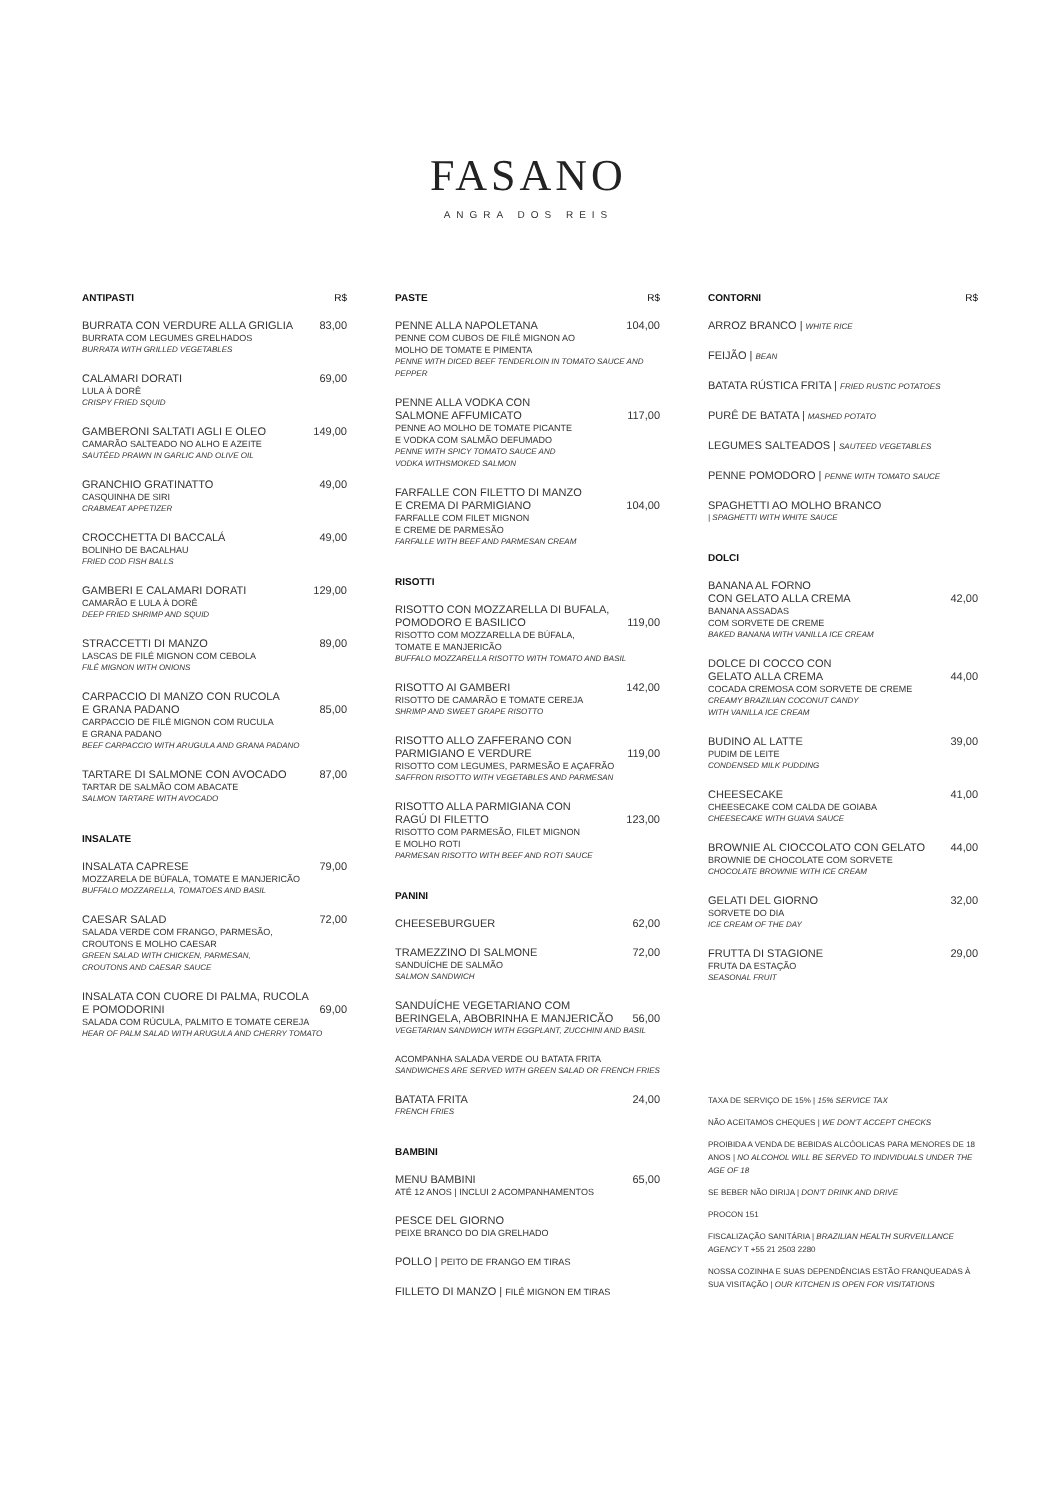FASANO
ANGRA DOS REIS
ANTIPASTI R$
BURRATA CON VERDURE ALLA GRIGLIA 83,00
BURRATA COM LEGUMES GRELHADOS
BURRATA WITH GRILLED VEGETABLES
CALAMARI DORATI 69,00
LULA À DORÊ
CRISPY FRIED SQUID
GAMBERONI SALTATI AGLI E OLEO 149,00
CAMARÃO SALTEADO NO ALHO E AZEITE
SAUTÉED PRAWN IN GARLIC AND OLIVE OIL
GRANCHIO GRATINATTO 49,00
CASQUINHA DE SIRI
CRABMEAT APPETIZER
CROCCHETTA DI BACCALÁ 49,00
BOLINHO DE BACALHAU
FRIED COD FISH BALLS
GAMBERI E CALAMARI DORATI 129,00
CAMARÃO E LULA À DORÊ
DEEP FRIED SHRIMP AND SQUID
STRACCETTI DI MANZO 89,00
LASCAS DE FILÉ MIGNON COM CEBOLA
FILÉ MIGNON WITH ONIONS
CARPACCIO DI MANZO CON RUCOLA
E GRANA PADANO
85,00
CARPACCIO DE FILÉ MIGNON COM RUCULA
E GRANA PADANO
BEEF CARPACCIO WITH ARUGULA AND GRANA PADANO
TARTARE DI SALMONE CON AVOCADO 87,00
TARTAR DE SALMÃO COM ABACATE
SALMON TARTARE WITH AVOCADO
INSALATE
INSALATA CAPRESE 79,00
MOZZARELA DE BÚFALA, TOMATE E MANJERICÃO
BUFFALO MOZZARELLA, TOMATOES AND BASIL
CAESAR SALAD 72,00
SALADA VERDE COM FRANGO, PARMESÃO,
CROUTONS E MOLHO CAESAR
GREEN SALAD WITH CHICKEN, PARMESAN,
CROUTONS AND CAESAR SAUCE
INSALATA CON CUORE DI PALMA, RUCOLA
E POMODORINI
69,00
SALADA COM RÚCULA, PALMITO E TOMATE CEREJA
HEAR OF PALM SALAD WITH ARUGULA AND CHERRY TOMATO
PASTE R$
PENNE ALLA NAPOLETANA 104,00
PENNE COM CUBOS DE FILÉ MIGNON AO
MOLHO DE TOMATE E PIMENTA
PENNE WITH DICED BEEF TENDERLOIN IN TOMATO SAUCE AND PEPPER
PENNE ALLA VODKA CON
SALMONE AFFUMICATO
117,00
PENNE AO MOLHO DE TOMATE PICANTE
E VODKA COM SALMÃO DEFUMADO
PENNE WITH SPICY TOMATO SAUCE AND
VODKA WITHSMOKED SALMON
FARFALLE CON FILETTO DI MANZO
E CREMA DI PARMIGIANO
104,00
FARFALLE COM FILET MIGNON
E CREME DE PARMESÃO
FARFALLE WITH BEEF AND PARMESAN CREAM
RISOTTI
RISOTTO CON MOZZARELLA DI BUFALA,
POMODORO E BASILICO
119,00
RISOTTO COM MOZZARELLA DE BÚFALA,
TOMATE E MANJERICÃO
BUFFALO MOZZARELLA RISOTTO WITH TOMATO AND BASIL
RISOTTO AI GAMBERI 142,00
RISOTTO DE CAMARÃO E TOMATE CEREJA
SHRIMP AND SWEET GRAPE RISOTTO
RISOTTO ALLO ZAFFERANO CON
PARMIGIANO E VERDURE
119,00
RISOTTO COM LEGUMES, PARMESÃO E AÇAFRÃO
SAFFRON RISOTTO WITH VEGETABLES AND PARMESAN
RISOTTO ALLA PARMIGIANA CON
RAGÚ DI FILETTO
123,00
RISOTTO COM PARMESÃO, FILET MIGNON
E MOLHO ROTI
PARMESAN RISOTTO WITH BEEF AND ROTI SAUCE
PANINI
CHEESEBURGUER 62,00
TRAMEZZINO DI SALMONE 72,00
SANDUÍCHE DE SALMÃO
SALMON SANDWICH
SANDUÍCHE VEGETARIANO COM
BERINGELA, ABOBRINHA E MANJERICÃO
56,00
VEGETARIAN SANDWICH WITH EGGPLANT, ZUCCHINI AND BASIL
ACOMPANHA SALADA VERDE OU BATATA FRITA
SANDWICHES ARE SERVED WITH GREEN SALAD OR FRENCH FRIES
BATATA FRITA 24,00
FRENCH FRIES
BAMBINI
MENU BAMBINI 65,00
ATÉ 12 ANOS | INCLUI 2 ACOMPANHAMENTOS
PESCE DEL GIORNO
PEIXE BRANCO DO DIA GRELHADO
POLLO | PEITO DE FRANGO EM TIRAS
FILLETO DI MANZO | FILÉ MIGNON EM TIRAS
CONTORNI R$
ARROZ BRANCO | WHITE RICE
FEIJÃO | BEAN
BATATA RÚSTICA FRITA | FRIED RUSTIC POTATOES
PURÊ DE BATATA | MASHED POTATO
LEGUMES SALTEADOS | SAUTEED VEGETABLES
PENNE POMODORO | PENNE WITH TOMATO SAUCE
SPAGHETTI AO MOLHO BRANCO
| SPAGHETTI WITH WHITE SAUCE
DOLCI
BANANA AL FORNO
CON GELATO ALLA CREMA
42,00
BANANA ASSADAS
COM SORVETE DE CREME
BAKED BANANA WITH VANILLA ICE CREAM
DOLCE DI COCCO CON
GELATO ALLA CREMA
44,00
COCADA CREMOSA COM SORVETE DE CREME
CREAMY BRAZILIAN COCONUT CANDY
WITH VANILLA ICE CREAM
BUDINO AL LATTE 39,00
PUDIM DE LEITE
CONDENSED MILK PUDDING
CHEESECAKE 41,00
CHEESECAKE COM CALDA DE GOIABA
CHEESECAKE WITH GUAVA SAUCE
BROWNIE AL CIOCCOLATO CON GELATO 44,00
BROWNIE DE CHOCOLATE COM SORVETE
CHOCOLATE BROWNIE WITH ICE CREAM
GELATI DEL GIORNO 32,00
SORVETE DO DIA
ICE CREAM OF THE DAY
FRUTTA DI STAGIONE 29,00
FRUTA DA ESTAÇÃO
SEASONAL FRUIT
TAXA DE SERVIÇO DE 15% | 15% SERVICE TAX
NÃO ACEITAMOS CHEQUES | WE DON'T ACCEPT CHECKS
PROIBIDA A VENDA DE BEBIDAS ALCÓOLICAS PARA MENORES DE 18 ANOS | NO ALCOHOL WILL BE SERVED TO INDIVIDUALS UNDER THE AGE OF 18
SE BEBER NÃO DIRIJA | DON'T DRINK AND DRIVE
PROCON 151
FISCALIZAÇÃO SANITÁRIA | BRAZILIAN HEALTH SURVEILLANCE AGENCY T +55 21 2503 2280
NOSSA COZINHA E SUAS DEPENDÊNCIAS ESTÃO FRANQUEADAS À SUA VISITAÇÃO | OUR KITCHEN IS OPEN FOR VISITATIONS